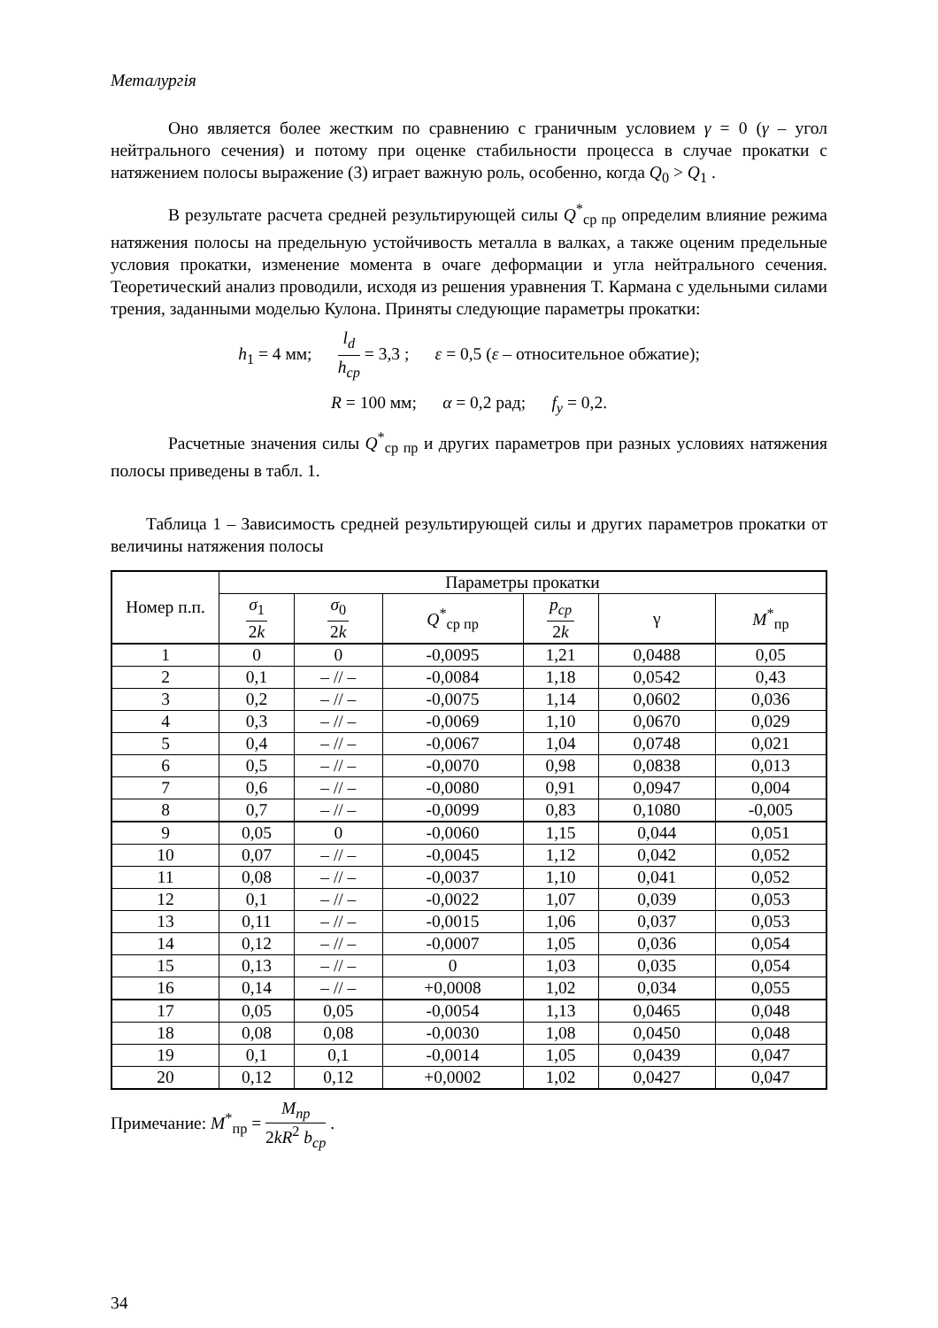Металургія
Оно является более жестким по сравнению с граничным условием γ = 0 (γ – угол нейтрального сечения) и потому при оценке стабильности процесса в случае прокатки с натяжением полосы выражение (3) играет важную роль, особенно, когда Q<sub>0</sub> > Q<sub>1</sub> .
В результате расчета средней результирующей силы Q<sup>*</sup><sub>ср пр</sub> определим влияние режима натяжения полосы на предельную устойчивость металла в валках, а также оценим предельные условия прокатки, изменение момента в очаге деформации и угла нейтрального сечения. Теоретический анализ проводили, исходя из решения уравнения Т. Кармана с удельными силами трения, заданными моделью Кулона. Приняты следующие параметры прокатки:
h<sub>1</sub> = 4 мм; l<sub>d</sub> h<sub>ср</sub> = 3,3 ; ε = 0,5 (ε – относительное обжатие);
R = 100 мм; α = 0,2 рад; f<sub>y</sub> = 0,2.
Расчетные значения силы Q<sup>*</sup><sub>ср пр</sub> и других параметров при разных условиях натяжения полосы приведены в табл. 1.
Таблица 1 – Зависимость средней результирующей силы и других параметров прокатки от величины натяжения полосы
| Номер п.п. | Параметры прокатки | | | | | |
| --- | --- | --- | --- | --- | --- | --- |
| | σ<sub>1</sub> 2 k | σ<sub>0</sub> 2 k | Q<sup>*</sup><sub>ср пр</sub> | p<sub>ср</sub> 2 k | γ | M<sup>*</sup><sub>пр</sub> |
| 1 | 0 | 0 | -0,0095 | 1,21 | 0,0488 | 0,05 |
| 2 | 0,1 | – // – | -0,0084 | 1,18 | 0,0542 | 0,43 |
| 3 | 0,2 | – // – | -0,0075 | 1,14 | 0,0602 | 0,036 |
| 4 | 0,3 | – // – | -0,0069 | 1,10 | 0,0670 | 0,029 |
| 5 | 0,4 | – // – | -0,0067 | 1,04 | 0,0748 | 0,021 |
| 6 | 0,5 | – // – | -0,0070 | 0,98 | 0,0838 | 0,013 |
| 7 | 0,6 | – // – | -0,0080 | 0,91 | 0,0947 | 0,004 |
| 8 | 0,7 | – // – | -0,0099 | 0,83 | 0,1080 | -0,005 |
| 9 | 0,05 | 0 | -0,0060 | 1,15 | 0,044 | 0,051 |
| 10 | 0,07 | – // – | -0,0045 | 1,12 | 0,042 | 0,052 |
| 11 | 0,08 | – // – | -0,0037 | 1,10 | 0,041 | 0,052 |
| 12 | 0,1 | – // – | -0,0022 | 1,07 | 0,039 | 0,053 |
| 13 | 0,11 | – // – | -0,0015 | 1,06 | 0,037 | 0,053 |
| 14 | 0,12 | – // – | -0,0007 | 1,05 | 0,036 | 0,054 |
| 15 | 0,13 | – // – | 0 | 1,03 | 0,035 | 0,054 |
| 16 | 0,14 | – // – | +0,0008 | 1,02 | 0,034 | 0,055 |
| 17 | 0,05 | 0,05 | -0,0054 | 1,13 | 0,0465 | 0,048 |
| 18 | 0,08 | 0,08 | -0,0030 | 1,08 | 0,0450 | 0,048 |
| 19 | 0,1 | 0,1 | -0,0014 | 1,05 | 0,0439 | 0,047 |
| 20 | 0,12 | 0,12 | +0,0002 | 1,02 | 0,0427 | 0,047 |
Примечание: M<sup>*</sup><sub>пр</sub> = M<sub>пр</sub> 2kR<sup>2</sup> b<sub>ср</sub> .
34